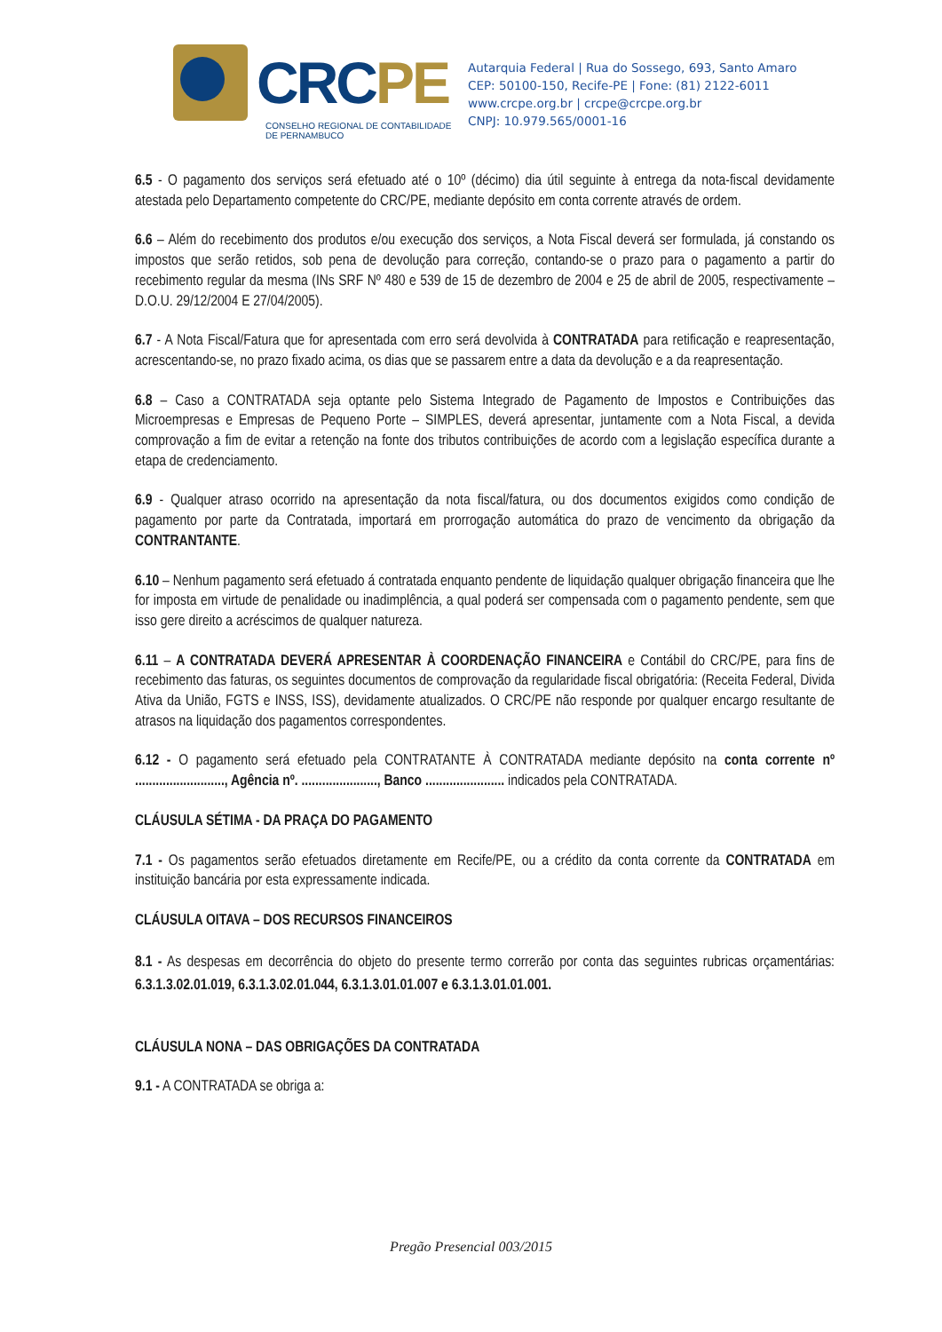CRCPE
CONSELHO REGIONAL DE CONTABILIDADE
DE PERNAMBUCO
Autarquia Federal | Rua do Sossego, 693, Santo Amaro
CEP: 50100-150, Recife-PE | Fone: (81) 2122-6011
www.crcpe.org.br | crcpe@crcpe.org.br
CNPJ: 10.979.565/0001-16
6.5 - O pagamento dos serviços será efetuado até o 10º (décimo) dia útil seguinte à entrega da nota-fiscal devidamente atestada pelo Departamento competente do CRC/PE, mediante depósito em conta corrente através de ordem.
6.6 – Além do recebimento dos produtos e/ou execução dos serviços, a Nota Fiscal deverá ser formulada, já constando os impostos que serão retidos, sob pena de devolução para correção, contando-se o prazo para o pagamento a partir do recebimento regular da mesma (INs SRF Nº 480 e 539 de 15 de dezembro de 2004 e 25 de abril de 2005, respectivamente – D.O.U. 29/12/2004 E 27/04/2005).
6.7 - A Nota Fiscal/Fatura que for apresentada com erro será devolvida à CONTRATADA para retificação e reapresentação, acrescentando-se, no prazo fixado acima, os dias que se passarem entre a data da devolução e a da reapresentação.
6.8 – Caso a CONTRATADA seja optante pelo Sistema Integrado de Pagamento de Impostos e Contribuições das Microempresas e Empresas de Pequeno Porte – SIMPLES, deverá apresentar, juntamente com a Nota Fiscal, a devida comprovação a fim de evitar a retenção na fonte dos tributos contribuições de acordo com a legislação específica durante a etapa de credenciamento.
6.9 - Qualquer atraso ocorrido na apresentação da nota fiscal/fatura, ou dos documentos exigidos como condição de pagamento por parte da Contratada, importará em prorrogação automática do prazo de vencimento da obrigação da CONTRANTANTE.
6.10 – Nenhum pagamento será efetuado á contratada enquanto pendente de liquidação qualquer obrigação financeira que lhe for imposta em virtude de penalidade ou inadimplência, a qual poderá ser compensada com o pagamento pendente, sem que isso gere direito a acréscimos de qualquer natureza.
6.11 – A CONTRATADA DEVERÁ APRESENTAR À COORDENAÇÃO FINANCEIRA e Contábil do CRC/PE, para fins de recebimento das faturas, os seguintes documentos de comprovação da regularidade fiscal obrigatória: (Receita Federal, Divida Ativa da União, FGTS e INSS, ISS), devidamente atualizados. O CRC/PE não responde por qualquer encargo resultante de atrasos na liquidação dos pagamentos correspondentes.
6.12 - O pagamento será efetuado pela CONTRATANTE À CONTRATADA mediante depósito na conta corrente nº .........................., Agência nº. ......................, Banco ....................... indicados pela CONTRATADA.
CLÁUSULA SÉTIMA - DA PRAÇA DO PAGAMENTO
7.1 - Os pagamentos serão efetuados diretamente em Recife/PE, ou a crédito da conta corrente da CONTRATADA em instituição bancária por esta expressamente indicada.
CLÁUSULA OITAVA – DOS RECURSOS FINANCEIROS
8.1 - As despesas em decorrência do objeto do presente termo correrão por conta das seguintes rubricas orçamentárias: 6.3.1.3.02.01.019, 6.3.1.3.02.01.044, 6.3.1.3.01.01.007 e 6.3.1.3.01.01.001.
CLÁUSULA NONA – DAS OBRIGAÇÕES DA CONTRATADA
9.1 - A CONTRATADA se obriga a:
Pregão Presencial 003/2015